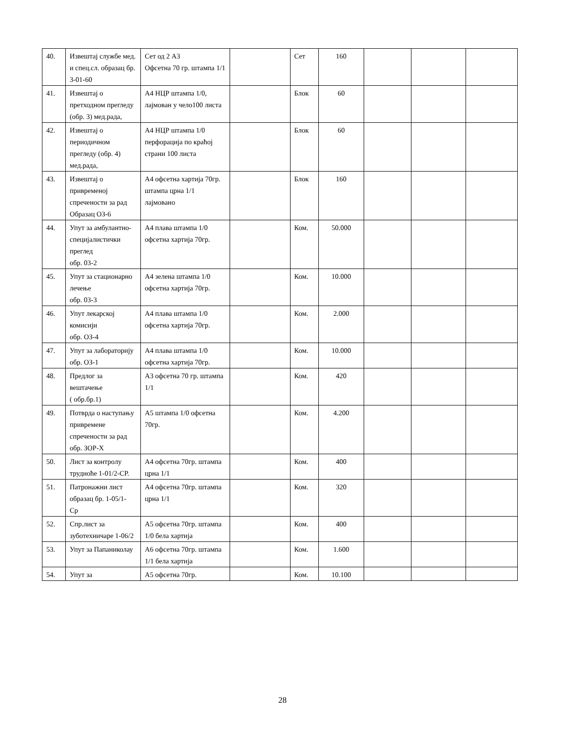| 40. | Извештај службе мед. и спец.сл. образац бр. 3-01-60 | Сет од 2 А3 Офсетна 70 гр. штампа 1/1 | | Сет | 160 | | | |
| 41. | Извештај о претходном прегледу (обр. 3) мед.рада, | А4 НЦР штампа 1/0, лајмован у чело100 листа | | Блок | 60 | | | |
| 42. | Извештај о периодичном прегледу (обр. 4) мед.рада, | А4 НЦР штампа 1/0 перфорација по краћој страни 100 листа | | Блок | 60 | | | |
| 43. | Извештај о привременој спречености за рад Образац ОЗ-6 | А4 офсетна хартија 70гр. штампа црна 1/1 лајмовано | | Блок | 160 | | | |
| 44. | Упут за амбулантно-специјалистички преглед обр. 03-2 | А4 плава штампа 1/0 офсетна хартија 70гр. | | Ком. | 50.000 | | | |
| 45. | Упут за стационарно лечење обр. 03-3 | А4 зелена штампа 1/0 офсетна хартија 70гр. | | Ком. | 10.000 | | | |
| 46. | Упут лекарској комисији обр. ОЗ-4 | А4 плава штампа 1/0 офсетна хартија 70гр. | | Ком. | 2.000 | | | |
| 47. | Упут за лабораторију обр. ОЗ-1 | А4 плава штампа 1/0 офсетна хартија 70гр. | | Ком. | 10.000 | | | |
| 48. | Предлог за вештачење ( обр.бр.1) | А3 офсетна 70 гр. штампа 1/1 | | Ком. | 420 | | | |
| 49. | Потврда о наступању привремене спречености за рад обр. ЗОР-Х | А5 штампа 1/0 офсетна 70гр. | | Ком. | 4.200 | | | |
| 50. | Лист за контролу трудноће 1-01/2-СР. | А4 офсетна 70гр. штампа црна 1/1 | | Ком. | 400 | | | |
| 51. | Патронажни лист образац бр. 1-05/1- Ср | А4 офсетна 70гр. штампа црна 1/1 | | Ком. | 320 | | | |
| 52. | Спр.лист за зуботехничаре 1-06/2 | А5 офсетна 70гр. штампа 1/0 бела хартија | | Ком. | 400 | | | |
| 53. | Упут за Папаниколау | А6 офсетна 70гр. штампа 1/1 бела хартија | | Ком. | 1.600 | | | |
| 54. | Упут за | А5 офсетна 70гр. | | Ком. | 10.100 | | | |
28